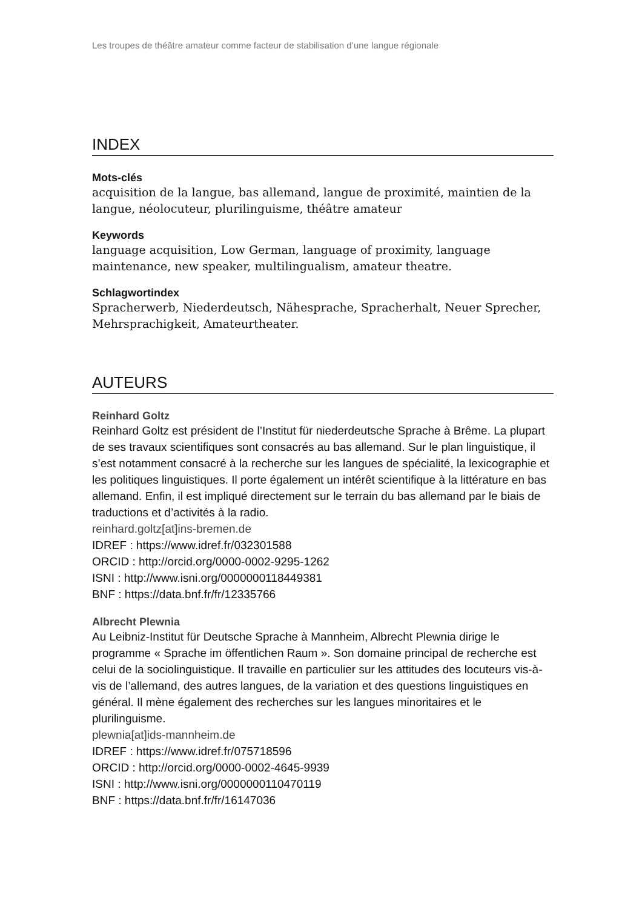Les troupes de théâtre amateur comme facteur de stabilisation d’une langue régionale
INDEX
Mots-clés
acquisition de la langue, bas allemand, langue de proximité, maintien de la langue, néolocuteur, plurilinguisme, théâtre amateur
Keywords
language acquisition, Low German, language of proximity, language maintenance, new speaker, multilingualism, amateur theatre.
Schlagwortindex
Spracherwerb, Niederdeutsch, Nähesprache, Spracherhalt, Neuer Sprecher, Mehrsprachigkeit, Amateurtheater.
AUTEURS
Reinhard Goltz
Reinhard Goltz est président de l’Institut für niederdeutsche Sprache à Brême. La plupart de ses travaux scientifiques sont consacrés au bas allemand. Sur le plan linguistique, il s’est notamment consacré à la recherche sur les langues de spécialité, la lexicographie et les politiques linguistiques. Il porte également un intérêt scientifique à la littérature en bas allemand. Enfin, il est impliqué directement sur le terrain du bas allemand par le biais de traductions et d’activités à la radio.
reinhard.goltz[at]ins-bremen.de
IDREF : https://www.idref.fr/032301588
ORCID : http://orcid.org/0000-0002-9295-1262
ISNI : http://www.isni.org/0000000118449381
BNF : https://data.bnf.fr/fr/12335766
Albrecht Plewnia
Au Leibniz-Institut für Deutsche Sprache à Mannheim, Albrecht Plewnia dirige le programme « Sprache im öffentlichen Raum ». Son domaine principal de recherche est celui de la sociolinguistique. Il travaille en particulier sur les attitudes des locuteurs vis-à-vis de l’allemand, des autres langues, de la variation et des questions linguistiques en général. Il mène également des recherches sur les langues minoritaires et le plurilinguisme.
plewnia[at]ids-mannheim.de
IDREF : https://www.idref.fr/075718596
ORCID : http://orcid.org/0000-0002-4645-9939
ISNI : http://www.isni.org/0000000110470119
BNF : https://data.bnf.fr/fr/16147036